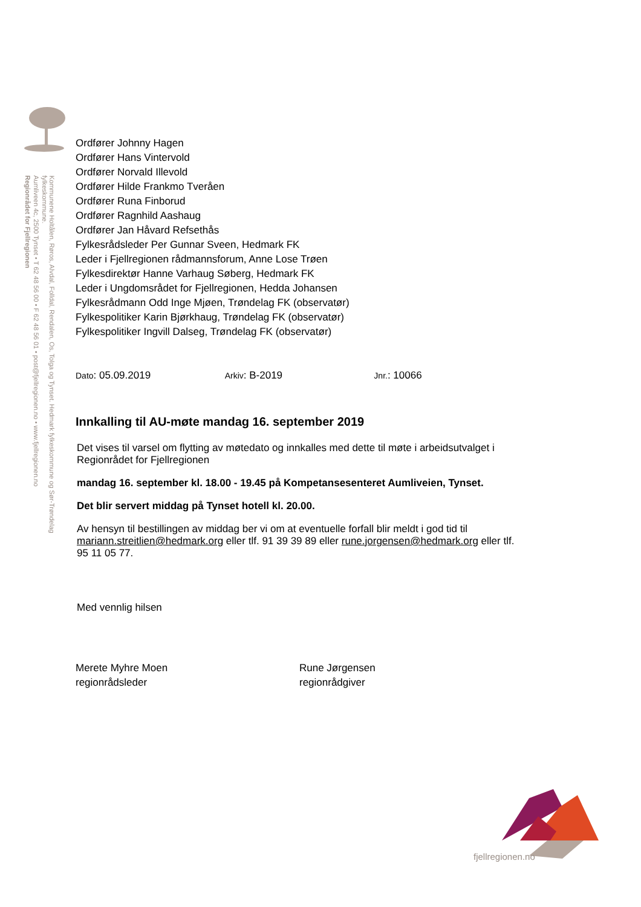Regionrådet for Fjellregionen
Aumliveen 4c, 2500 Tynset • T 62 48 56 00 • F 62 48 56 01 • post@fjellregionen.no • www.fjellregionen.no
Kommunene Holtålen, Røros, Alvdal, Folldal, Rendalen, Os, Tolga og Tynset. Hedmark fylkeskommune og Sør-Trøndelag fylkeskommune.
Ordfører Johnny Hagen
Ordfører Hans Vintervold
Ordfører Norvald Illevold
Ordfører Hilde Frankmo Tveråen
Ordfører Runa Finborud
Ordfører Ragnhild Aashaug
Ordfører Jan Håvard Refsethås
Fylkesrådsleder Per Gunnar Sveen, Hedmark FK
Leder i Fjellregionen rådmannsforum, Anne Lose Trøen
Fylkesdirektør Hanne Varhaug Søberg, Hedmark FK
Leder i Ungdomsrådet for Fjellregionen, Hedda Johansen
Fylkesrådmann Odd Inge Mjøen, Trøndelag FK (observatør)
Fylkespolitiker Karin Bjørkhaug, Trøndelag FK (observatør)
Fylkespolitiker Ingvill Dalseg, Trøndelag FK (observatør)
Dato: 05.09.2019 Arkiv: B-2019 Jnr.: 10066
Innkalling til AU-møte mandag 16. september 2019
Det vises til varsel om flytting av møtedato og innkalles med dette til møte i arbeidsutvalget i Regionrådet for Fjellregionen
mandag 16. september kl. 18.00 - 19.45 på Kompetansesenteret Aumliveien, Tynset.
Det blir servert middag på Tynset hotell kl. 20.00.
Av hensyn til bestillingen av middag ber vi om at eventuelle forfall blir meldt i god tid til mariann.streitlien@hedmark.org eller tlf. 91 39 39 89 eller rune.jorgensen@hedmark.org eller tlf. 95 11 05 77.
Med vennlig hilsen
Merete Myhre Moen
regionrådsleder
Rune Jørgensen
regionrådgiver
fjellregionen.no